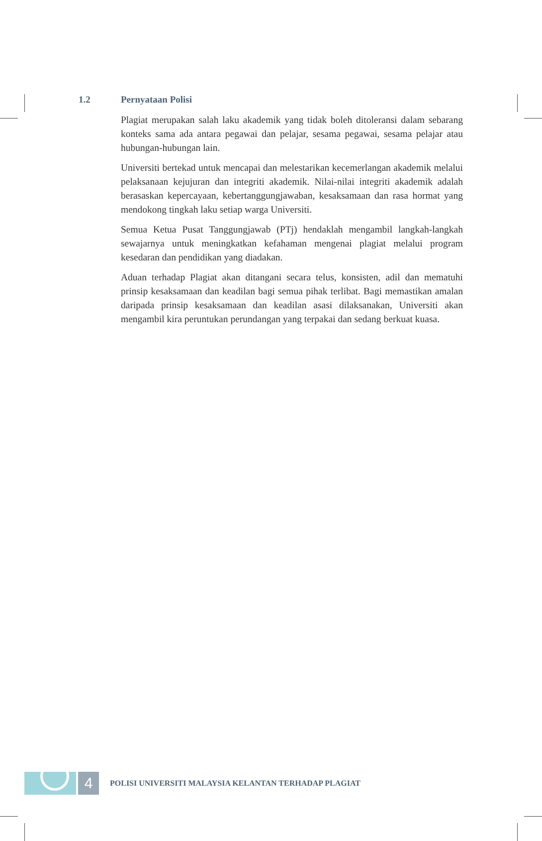1.2 Pernyataan Polisi
Plagiat merupakan salah laku akademik yang tidak boleh ditoleransi dalam sebarang konteks sama ada antara pegawai dan pelajar, sesama pegawai, sesama pelajar atau hubungan-hubungan lain.
Universiti bertekad untuk mencapai dan melestarikan kecemerlangan akademik melalui pelaksanaan kejujuran dan integriti akademik. Nilai-nilai integriti akademik adalah berasaskan kepercayaan, kebertanggungjawaban, kesaksamaan dan rasa hormat yang mendokong tingkah laku setiap warga Universiti.
Semua Ketua Pusat Tanggungjawab (PTj) hendaklah mengambil langkah-langkah sewajarnya untuk meningkatkan kefahaman mengenai plagiat melalui program kesedaran dan pendidikan yang diadakan.
Aduan terhadap Plagiat akan ditangani secara telus, konsisten, adil dan mematuhi prinsip kesaksamaan dan keadilan bagi semua pihak terlibat. Bagi memastikan amalan daripada prinsip kesaksamaan dan keadilan asasi dilaksanakan, Universiti akan mengambil kira peruntukan perundangan yang terpakai dan sedang berkuat kuasa.
4
POLISI UNIVERSITI MALAYSIA KELANTAN TERHADAP PLAGIAT